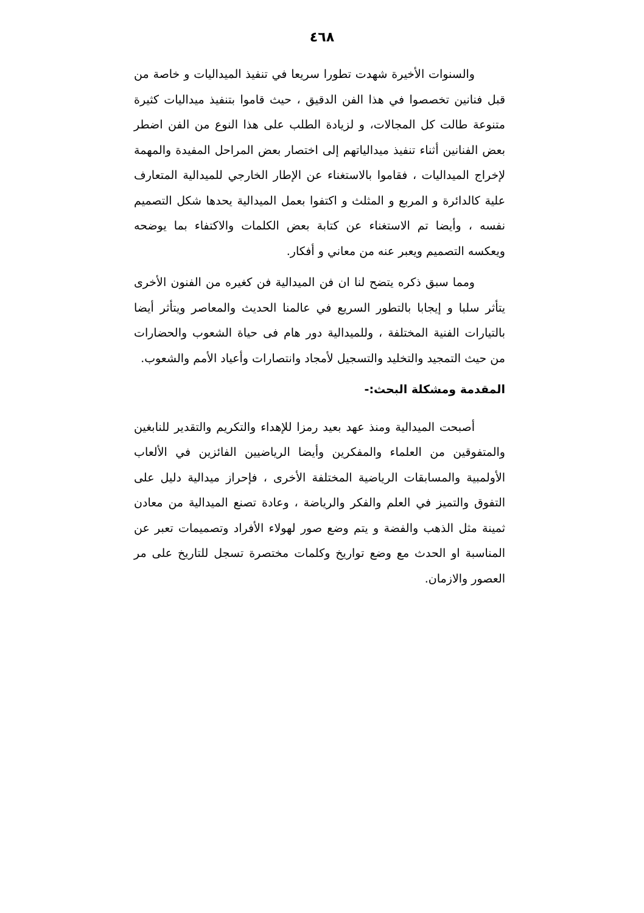٤٦٨
والسنوات الأخيرة شهدت تطورا سريعا في تنفيذ الميداليات و خاصة من قبل فنانين تخصصوا في هذا الفن الدقيق ، حيث قاموا بتنفيذ ميداليات كثيرة متنوعة طالت كل المجالات، و لزيادة الطلب على هذا النوع من الفن اضطر بعض الفنانين أثناء تنفيذ ميدالياتهم إلى اختصار بعض المراحل المفيدة والمهمة لإخراج الميداليات ، فقاموا بالاستغناء عن الإطار الخارجي للميدالية المتعارف علية كالدائرة و المربع و المثلث و اكتفوا بعمل الميدالية يحدها شكل التصميم نفسه ، وأيضا تم الاستغناء عن كتابة بعض الكلمات والاكتفاء بما يوضحه ويعكسه التصميم ويعبر عنه من معاني و أفكار.
ومما سبق ذكره يتضح لنا ان فن الميدالية فن كغيره من الفنون الأخرى يتأثر سلبا و إيجابا بالتطور السريع في عالمنا الحديث والمعاصر ويتأثر أيضا بالتيارات الفنية المختلفة ، وللميدالية دور هام فى حياة الشعوب والحضارات من حيث التمجيد والتخليد والتسجيل لأمجاد وانتصارات وأعياد الأمم والشعوب.
المقدمة ومشكلة البحث:-
أصبحت الميدالية ومنذ عهد بعيد رمزا للإهداء والتكريم والتقدير للنابغين والمتفوقين من العلماء والمفكرين وأيضا الرياضيين الفائزين في الألعاب الأولمبية والمسابقات الرياضية المختلفة الأخرى ، فإحراز ميدالية دليل على التفوق والتميز في العلم والفكر والرياضة ، وعادة تصنع الميدالية من معادن ثمينة مثل الذهب والفضة و يتم وضع صور لهولاء الأفراد وتصميمات تعبر عن المناسبة او الحدث مع وضع تواريخ وكلمات مختصرة تسجل للتاريخ على مر العصور والازمان.